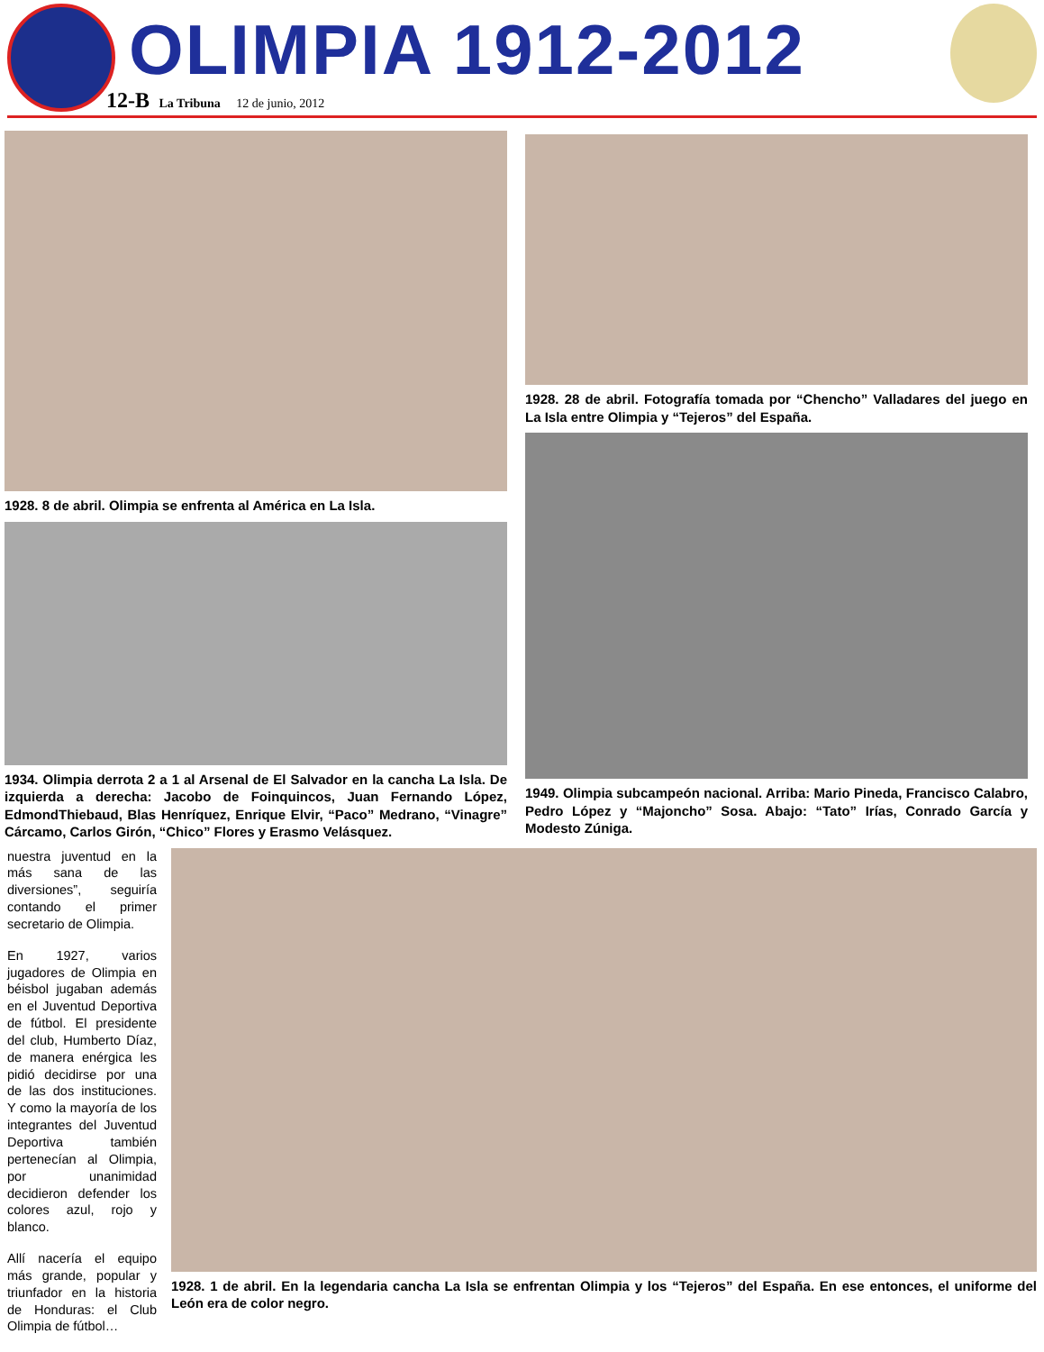OLIMPIA 1912-2012
12-B La Tribuna 12 de junio, 2012
1928. 8 de abril. Olimpia se enfrenta al América en La Isla.
1934. Olimpia derrota 2 a 1 al Arsenal de El Salvador en la cancha La Isla. De izquierda a derecha: Jacobo de Foinquincos, Juan Fernando López, EdmondThiebaud, Blas Henríquez, Enrique Elvir, “Paco” Medrano, “Vinagre” Cárcamo, Carlos Girón, “Chico” Flores y Erasmo Velásquez.
1928. 28 de abril. Fotografía tomada por “Chencho” Valladares del juego en La Isla entre Olimpia y “Tejeros” del España.
1949. Olimpia subcampeón nacional. Arriba: Mario Pineda, Francisco Calabro, Pedro López y “Majoncho” Sosa. Abajo: “Tato” Irías, Conrado García y Modesto Zúniga.
nuestra juventud en la más sana de las diversiones”, seguiría contando el primer secretario de Olimpia.
En 1927, varios jugadores de Olimpia en béisbol jugaban además en el Juventud Deportiva de fútbol. El presidente del club, Humberto Díaz, de manera enérgica les pidió decidirse por una de las dos instituciones. Y como la mayoría de los integrantes del Juventud Deportiva también pertenecían al Olimpia, por unanimidad decidieron defender los colores azul, rojo y blanco.
Allí nacería el equipo más grande, popular y triunfador en la historia de Honduras: el Club Olimpia de fútbol…
1928. 1 de abril. En la legendaria cancha La Isla se enfrentan Olimpia y los “Tejeros” del España. En ese entonces, el uniforme del León era de color negro.